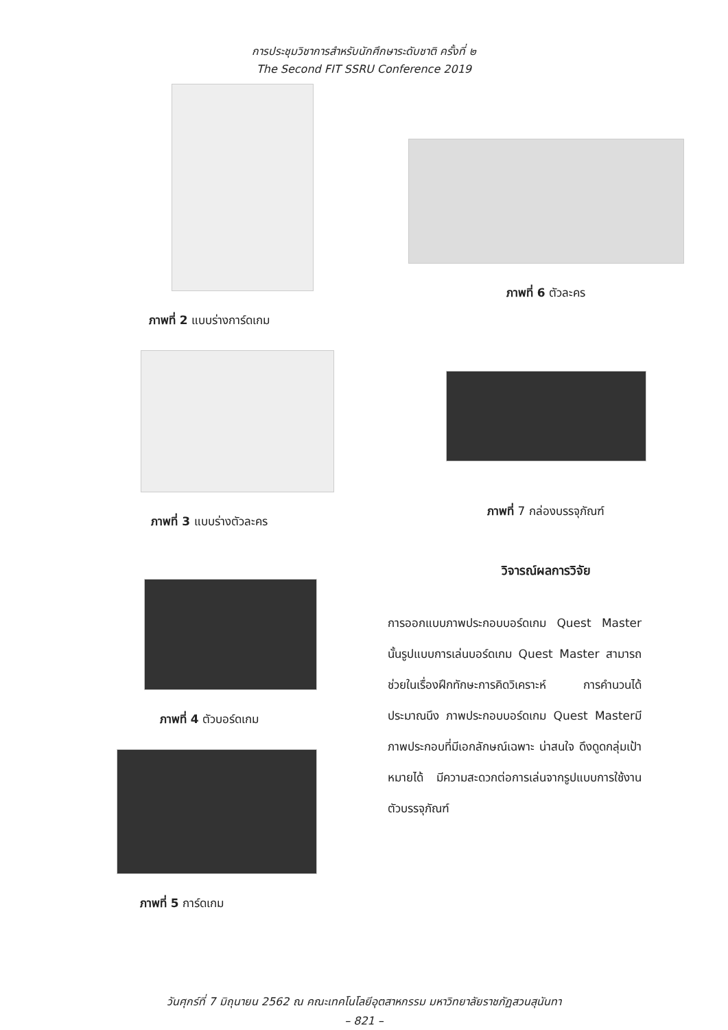การประชุมวิชาการสำหรับนักศึกษาระดับชาติ ครั้งที่ ๒
The Second FIT SSRU Conference 2019
ภาพที่ 2 แบบร่างการ์ดเกม
ภาพที่ 3 แบบร่างตัวละคร
ภาพที่ 4 ตัวบอร์ดเกม
ภาพที่ 5 การ์ดเกม
ภาพที่ 6 ตัวละคร
ภาพที่ 7 กล่องบรรจุภัณฑ์
วิจารณ์ผลการวิจัย
การออกแบบภาพประกอบบอร์ดเกม Quest Master นั้นรูปแบบการเล่นบอร์ดเกม Quest Master สามารถช่วยในเรื่องฝึกทักษะการคิดวิเคราะห์ การคำนวนได้ประมาณนึง ภาพประกอบบอร์ดเกม Quest Masterมีภาพประกอบที่มีเอกลักษณ์เฉพาะ น่าสนใจ ดึงดูดกลุ่มเป้าหมายได้ มีความสะดวกต่อการเล่นจากรูปแบบการใช้งานตัวบรรจุภัณฑ์
วันศุกร์ที่ 7 มิถุนายน 2562 ณ คณะเทคโนโลยีอุตสาหกรรม มหาวิทยาลัยราชภัฏสวนสุนันทา
– 821 –